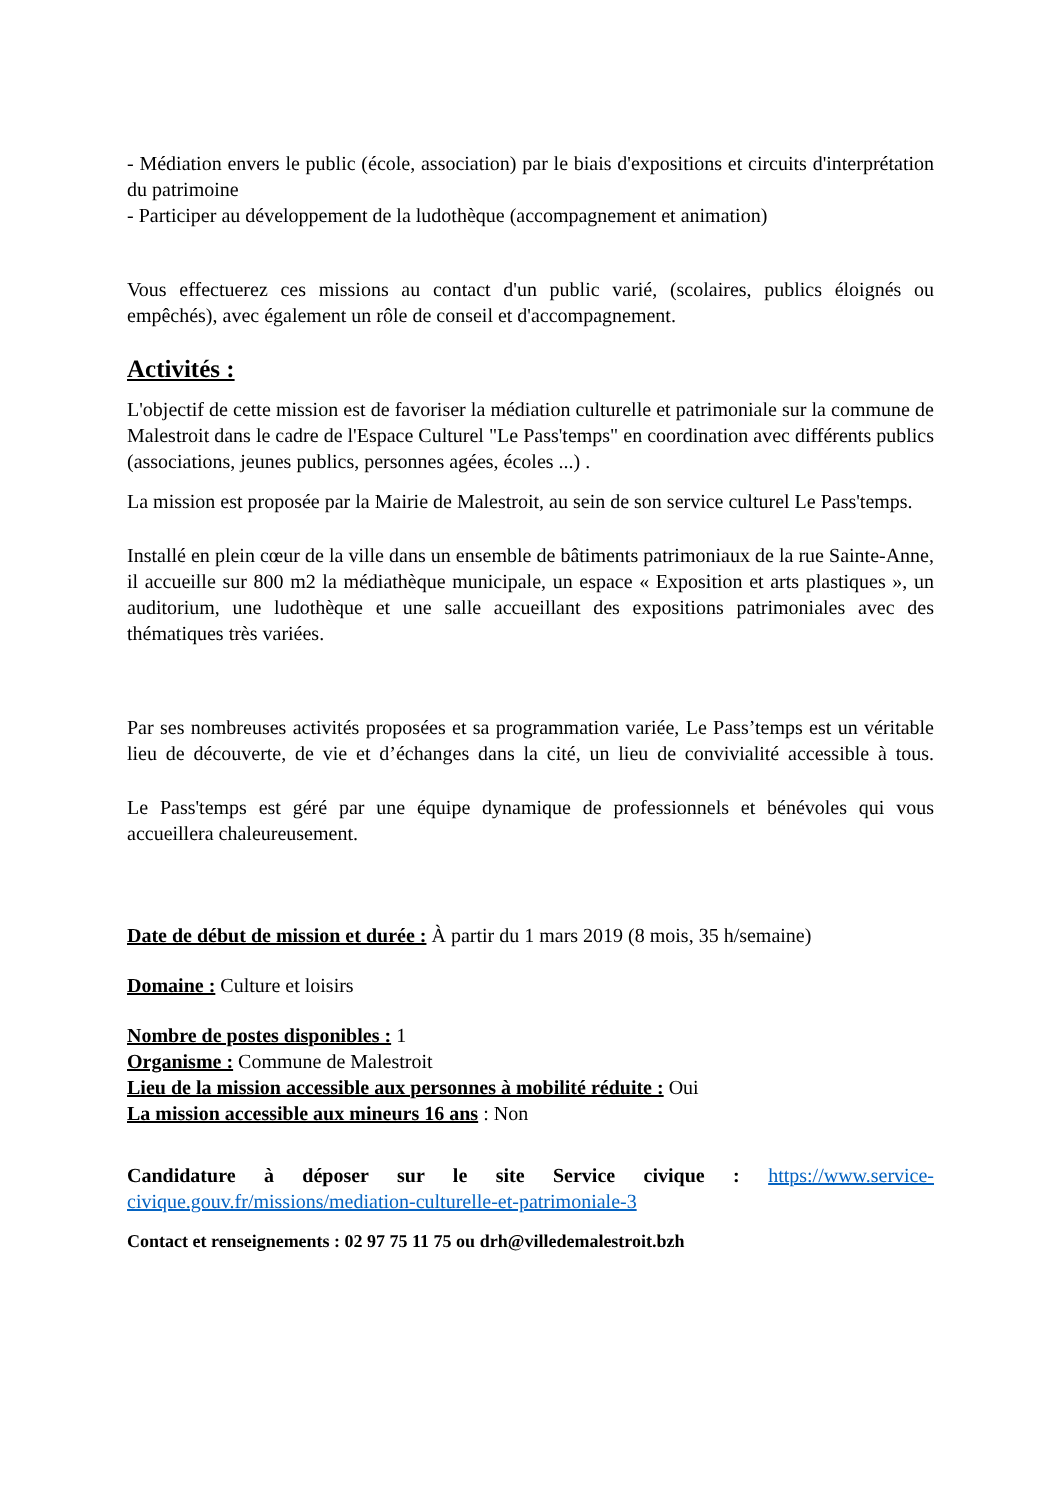- Médiation envers le public (école, association) par le biais d'expositions et circuits d'interprétation du patrimoine
- Participer au développement de la ludothèque (accompagnement et animation)
Vous effectuerez ces missions au contact d'un public varié, (scolaires, publics éloignés ou empêchés), avec également un rôle de conseil et d'accompagnement.
Activités :
L'objectif de cette mission est de favoriser la médiation culturelle et patrimoniale sur la commune de Malestroit dans le cadre de l'Espace Culturel "Le Pass'temps" en coordination avec différents publics (associations, jeunes publics, personnes agées, écoles ...) .
La mission est proposée par la Mairie de Malestroit, au sein de son service culturel Le Pass'temps.
Installé en plein cœur de la ville dans un ensemble de bâtiments patrimoniaux de la rue Sainte-Anne, il accueille sur 800 m2 la médiathèque municipale, un espace « Exposition et arts plastiques », un auditorium, une ludothèque et une salle accueillant des expositions patrimoniales avec des thématiques très variées.
Par ses nombreuses activités proposées et sa programmation variée, Le Pass’temps est un véritable lieu de découverte, de vie et d’échanges dans la cité, un lieu de convivialité accessible à tous.
Le Pass'temps est géré par une équipe dynamique de professionnels et bénévoles qui vous accueillera chaleureusement.
Date de début de mission et durée : À partir du 1 mars 2019 (8 mois, 35 h/semaine)
Domaine : Culture et loisirs
Nombre de postes disponibles : 1
Organisme : Commune de Malestroit
Lieu de la mission accessible aux personnes à mobilité réduite : Oui
La mission accessible aux mineurs 16 ans : Non
Candidature à déposer sur le site Service civique : https://www.service-civique.gouv.fr/missions/mediation-culturelle-et-patrimoniale-3
Contact et renseignements : 02 97 75 11 75 ou drh@villedemalestroit.bzh